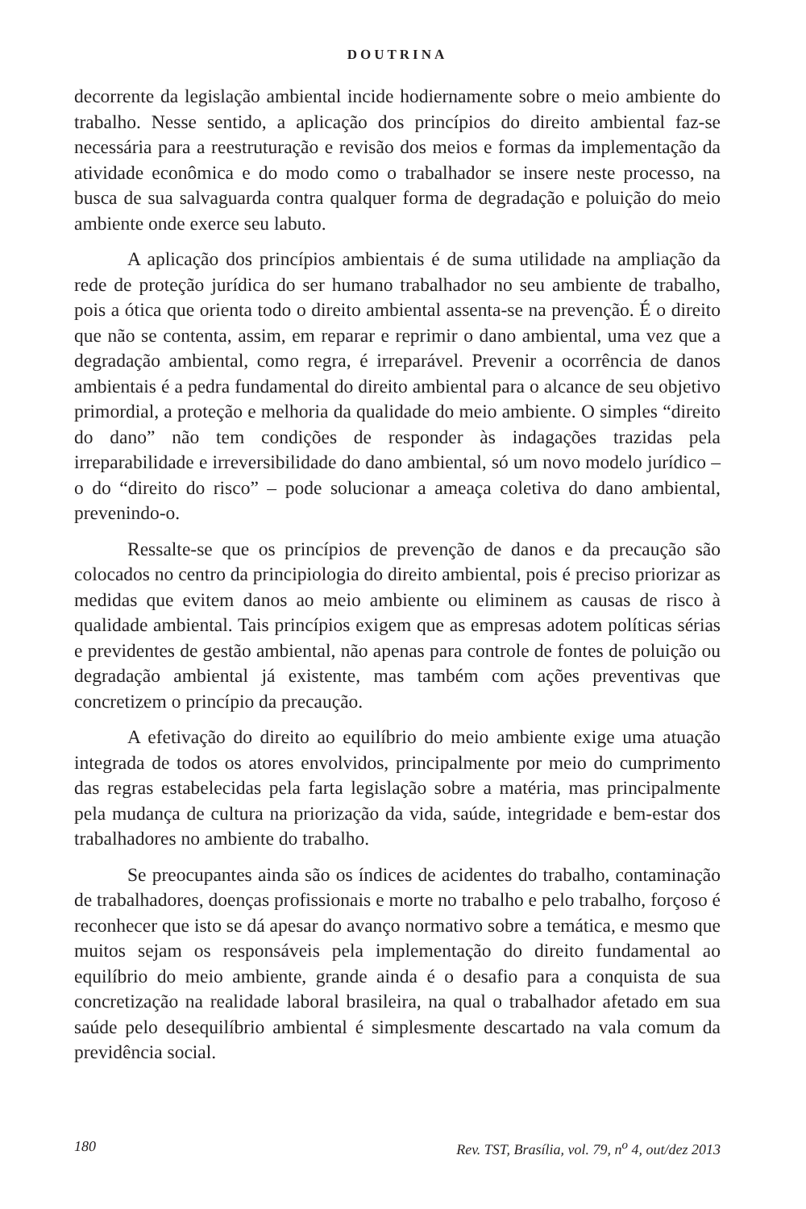DOUTRINA
decorrente da legislação ambiental incide hodiernamente sobre o meio ambiente do trabalho. Nesse sentido, a aplicação dos princípios do direito ambiental faz-se necessária para a reestruturação e revisão dos meios e formas da implementação da atividade econômica e do modo como o trabalhador se insere neste processo, na busca de sua salvaguarda contra qualquer forma de degradação e poluição do meio ambiente onde exerce seu labuto.
A aplicação dos princípios ambientais é de suma utilidade na ampliação da rede de proteção jurídica do ser humano trabalhador no seu ambiente de trabalho, pois a ótica que orienta todo o direito ambiental assenta-se na prevenção. É o direito que não se contenta, assim, em reparar e reprimir o dano ambiental, uma vez que a degradação ambiental, como regra, é irreparável. Prevenir a ocorrência de danos ambientais é a pedra fundamental do direito ambiental para o alcance de seu objetivo primordial, a proteção e melhoria da qualidade do meio ambiente. O simples “direito do dano” não tem condições de responder às indagações trazidas pela irreparabilidade e irreversibilidade do dano ambiental, só um novo modelo jurídico – o do “direito do risco” – pode solucionar a ameaça coletiva do dano ambiental, prevenindo-o.
Ressalte-se que os princípios de prevenção de danos e da precaução são colocados no centro da principiologia do direito ambiental, pois é preciso priorizar as medidas que evitem danos ao meio ambiente ou eliminem as causas de risco à qualidade ambiental. Tais princípios exigem que as empresas adotem políticas sérias e previdentes de gestão ambiental, não apenas para controle de fontes de poluição ou degradação ambiental já existente, mas também com ações preventivas que concretizem o princípio da precaução.
A efetivação do direito ao equilíbrio do meio ambiente exige uma atuação integrada de todos os atores envolvidos, principalmente por meio do cumprimento das regras estabelecidas pela farta legislação sobre a matéria, mas principalmente pela mudança de cultura na priorização da vida, saúde, integridade e bem-estar dos trabalhadores no ambiente do trabalho.
Se preocupantes ainda são os índices de acidentes do trabalho, contaminação de trabalhadores, doenças profissionais e morte no trabalho e pelo trabalho, forçoso é reconhecer que isto se dá apesar do avanço normativo sobre a temática, e mesmo que muitos sejam os responsáveis pela implementação do direito fundamental ao equilíbrio do meio ambiente, grande ainda é o desafio para a conquista de sua concretização na realidade laboral brasileira, na qual o trabalhador afetado em sua saúde pelo desequilíbrio ambiental é simplesmente descartado na vala comum da previdência social.
180 Rev. TST, Brasília, vol. 79, n<sup>o</sup> 4, out/dez 2013